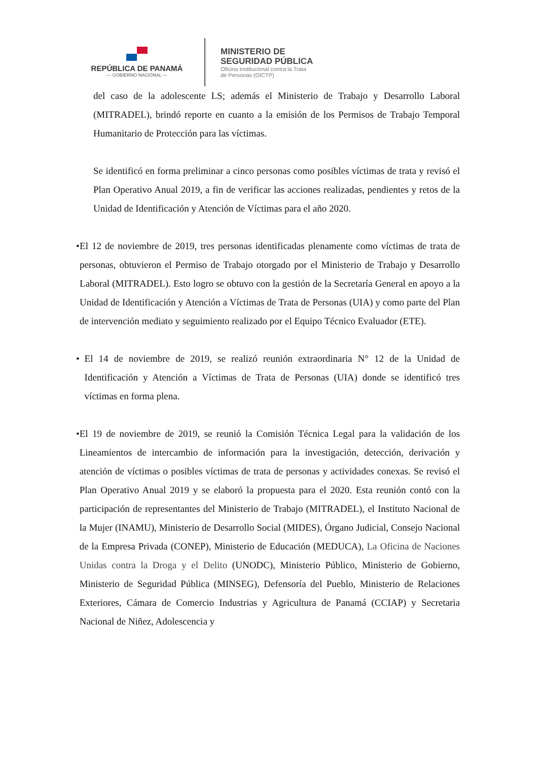REPÚBLICA DE PANAMÁ
— GOBIERNO NACIONAL —
MINISTERIO DE
SEGURIDAD PÚBLICA
Oficina Institucional contra la Trata
de Personas (OICTP)
del caso de la adolescente LS; además el Ministerio de Trabajo y Desarrollo Laboral (MITRADEL), brindó reporte en cuanto a la emisión de los Permisos de Trabajo Temporal Humanitario de Protección para las víctimas.
Se identificó en forma preliminar a cinco personas como posibles víctimas de trata y revisó el Plan Operativo Anual 2019, a fin de verificar las acciones realizadas, pendientes y retos de la Unidad de Identificación y Atención de Víctimas para el año 2020.
• El 12 de noviembre de 2019, tres personas identificadas plenamente como víctimas de trata de personas, obtuvieron el Permiso de Trabajo otorgado por el Ministerio de Trabajo y Desarrollo Laboral (MITRADEL). Esto logro se obtuvo con la gestión de la Secretaría General en apoyo a la Unidad de Identificación y Atención a Víctimas de Trata de Personas (UIA) y como parte del Plan de intervención mediato y seguimiento realizado por el Equipo Técnico Evaluador (ETE).
• El 14 de noviembre de 2019, se realizó reunión extraordinaria N° 12 de la Unidad de Identificación y Atención a Víctimas de Trata de Personas (UIA) donde se identificó tres víctimas en forma plena.
• El 19 de noviembre de 2019, se reunió la Comisión Técnica Legal para la validación de los Lineamientos de intercambio de información para la investigación, detección, derivación y atención de víctimas o posibles víctimas de trata de personas y actividades conexas. Se revisó el Plan Operativo Anual 2019 y se elaboró la propuesta para el 2020. Esta reunión contó con la participación de representantes del Ministerio de Trabajo (MITRADEL), el Instituto Nacional de la Mujer (INAMU), Ministerio de Desarrollo Social (MIDES), Órgano Judicial, Consejo Nacional de la Empresa Privada (CONEP), Ministerio de Educación (MEDUCA), La Oficina de Naciones Unidas contra la Droga y el Delito (UNODC), Ministerio Público, Ministerio de Gobierno, Ministerio de Seguridad Pública (MINSEG), Defensoría del Pueblo, Ministerio de Relaciones Exteriores, Cámara de Comercio Industrias y Agricultura de Panamá (CCIAP) y Secretaria Nacional de Niñez, Adolescencia y